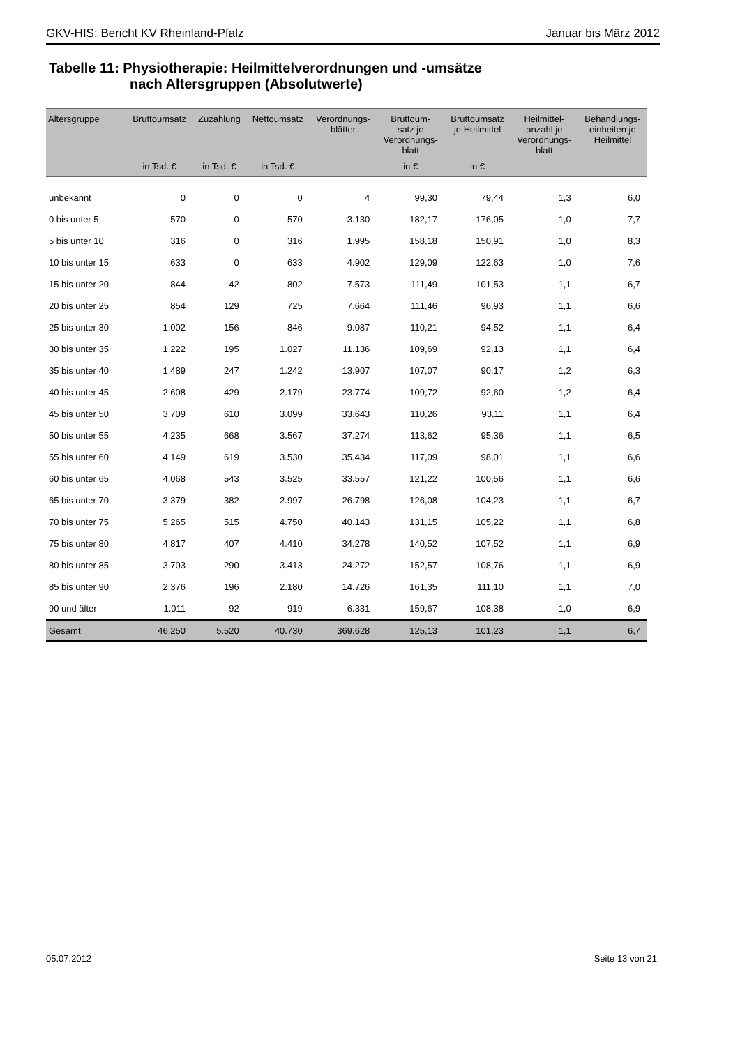GKV-HIS: Bericht KV Rheinland-Pfalz Januar bis März 2012
Tabelle 11: Physiotherapie: Heilmittelverordnungen und -umsätze
nach Altersgruppen (Absolutwerte)
| Altersgruppe | Bruttoumsatz | Zuzahlung | Nettoumsatz | Verordnungs- blätter | Bruttoum- satz je Verordnungs- blatt | Bruttoumsatz je Heilmittel | Heilmittel- anzahl je Verordnungs- blatt | Behandlungs- einheiten je Heilmittel |
| --- | --- | --- | --- | --- | --- | --- | --- | --- |
| | in Tsd. € | in Tsd. € | in Tsd. € | | in € | in € | | |
| unbekannt | 0 | 0 | 0 | 4 | 99,30 | 79,44 | 1,3 | 6,0 |
| 0 bis unter 5 | 570 | 0 | 570 | 3.130 | 182,17 | 176,05 | 1,0 | 7,7 |
| 5 bis unter 10 | 316 | 0 | 316 | 1.995 | 158,18 | 150,91 | 1,0 | 8,3 |
| 10 bis unter 15 | 633 | 0 | 633 | 4.902 | 129,09 | 122,63 | 1,0 | 7,6 |
| 15 bis unter 20 | 844 | 42 | 802 | 7.573 | 111,49 | 101,53 | 1,1 | 6,7 |
| 20 bis unter 25 | 854 | 129 | 725 | 7.664 | 111,46 | 96,93 | 1,1 | 6,6 |
| 25 bis unter 30 | 1.002 | 156 | 846 | 9.087 | 110,21 | 94,52 | 1,1 | 6,4 |
| 30 bis unter 35 | 1.222 | 195 | 1.027 | 11.136 | 109,69 | 92,13 | 1,1 | 6,4 |
| 35 bis unter 40 | 1.489 | 247 | 1.242 | 13.907 | 107,07 | 90,17 | 1,2 | 6,3 |
| 40 bis unter 45 | 2.608 | 429 | 2.179 | 23.774 | 109,72 | 92,60 | 1,2 | 6,4 |
| 45 bis unter 50 | 3.709 | 610 | 3.099 | 33.643 | 110,26 | 93,11 | 1,1 | 6,4 |
| 50 bis unter 55 | 4.235 | 668 | 3.567 | 37.274 | 113,62 | 95,36 | 1,1 | 6,5 |
| 55 bis unter 60 | 4.149 | 619 | 3.530 | 35.434 | 117,09 | 98,01 | 1,1 | 6,6 |
| 60 bis unter 65 | 4.068 | 543 | 3.525 | 33.557 | 121,22 | 100,56 | 1,1 | 6,6 |
| 65 bis unter 70 | 3.379 | 382 | 2.997 | 26.798 | 126,08 | 104,23 | 1,1 | 6,7 |
| 70 bis unter 75 | 5.265 | 515 | 4.750 | 40.143 | 131,15 | 105,22 | 1,1 | 6,8 |
| 75 bis unter 80 | 4.817 | 407 | 4.410 | 34.278 | 140,52 | 107,52 | 1,1 | 6,9 |
| 80 bis unter 85 | 3.703 | 290 | 3.413 | 24.272 | 152,57 | 108,76 | 1,1 | 6,9 |
| 85 bis unter 90 | 2.376 | 196 | 2.180 | 14.726 | 161,35 | 111,10 | 1,1 | 7,0 |
| 90 und älter | 1.011 | 92 | 919 | 6.331 | 159,67 | 108,38 | 1,0 | 6,9 |
| Gesamt | 46.250 | 5.520 | 40.730 | 369.628 | 125,13 | 101,23 | 1,1 | 6,7 |
05.07.2012 Seite 13 von 21